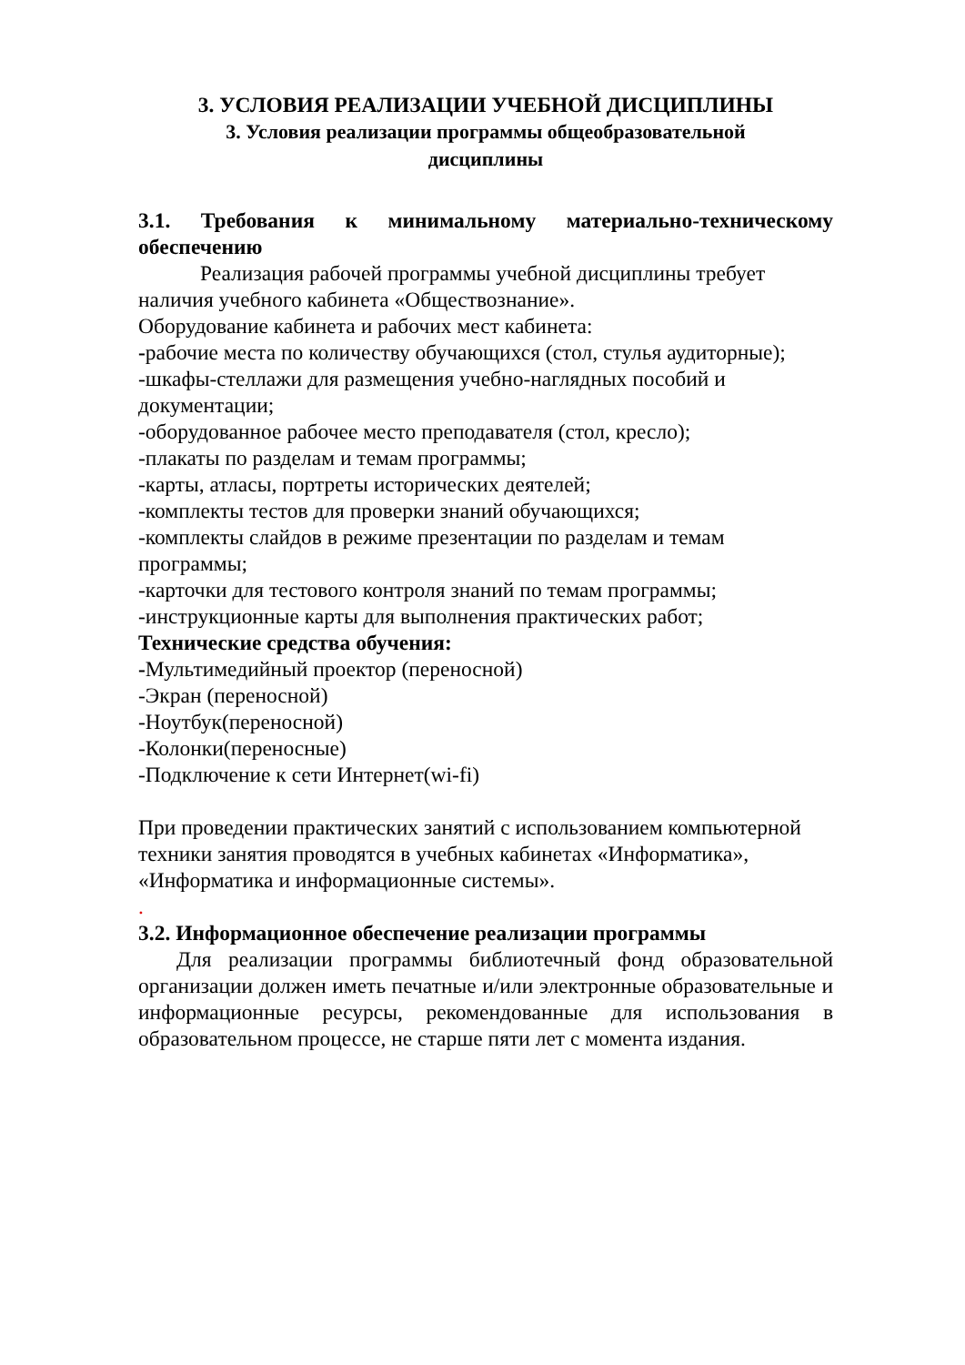3. УСЛОВИЯ РЕАЛИЗАЦИИ УЧЕБНОЙ ДИСЦИПЛИНЫ
3. Условия реализации программы общеобразовательной
дисциплины
3.1. Требования к минимальному материально-техническому обеспечению
Реализация рабочей программы учебной дисциплины требует наличия учебного кабинета «Обществознание».
Оборудование кабинета и рабочих мест кабинета:
-рабочие места по количеству обучающихся (стол, стулья аудиторные);
-шкафы-стеллажи для размещения учебно-наглядных пособий и документации;
-оборудованное рабочее место преподавателя (стол, кресло);
-плакаты по разделам и темам программы;
-карты, атласы, портреты исторических деятелей;
-комплекты тестов для проверки знаний обучающихся;
-комплекты слайдов в режиме презентации по разделам и темам программы;
-карточки для тестового контроля знаний по темам программы;
-инструкционные карты для выполнения практических работ;
Технические средства обучения:
-Мультимедийный проектор (переносной)
-Экран (переносной)
-Ноутбук(переносной)
-Колонки(переносные)
-Подключение к сети Интернет(wi-fi)
При проведении практических занятий с использованием компьютерной техники занятия проводятся в учебных кабинетах «Информатика», «Информатика и информационные системы».
.
3.2. Информационное обеспечение реализации программы
Для реализации программы библиотечный фонд образовательной организации должен иметь печатные и/или электронные образовательные и информационные ресурсы, рекомендованные для использования в образовательном процессе, не старше пяти лет с момента издания.